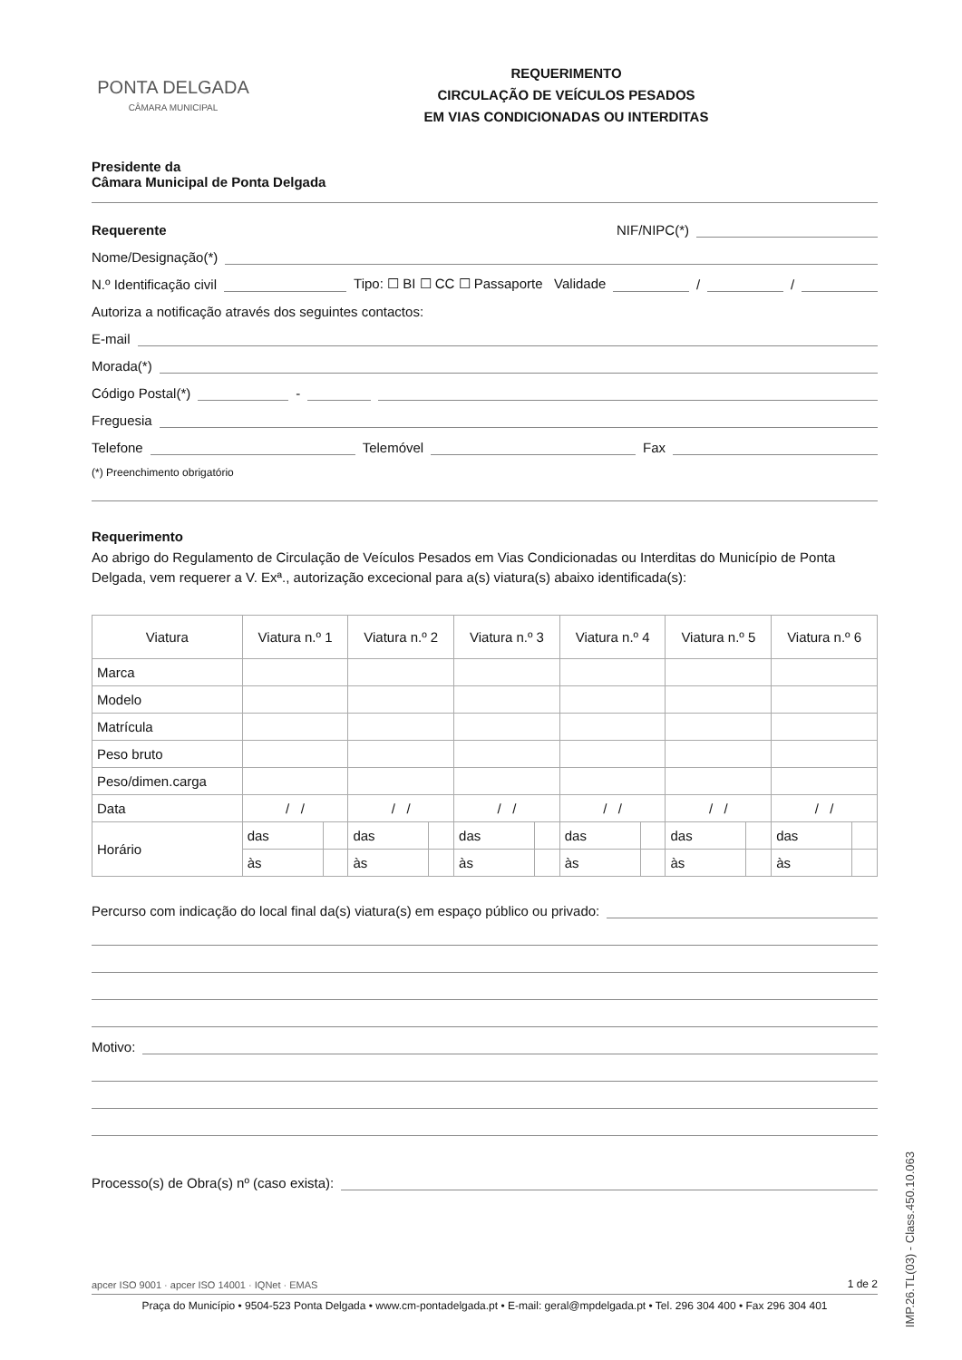PONTA DELGADA
CÂMARA MUNICIPAL
REQUERIMENTO
CIRCULAÇÃO DE VEÍCULOS PESADOS
EM VIAS CONDICIONADAS OU INTERDITAS
Presidente da
Câmara Municipal de Ponta Delgada
Requerente NIF/NIPC(*)
Nome/Designação(*)
N.º Identificação civil Tipo: ☐ BI ☐ CC ☐ Passaporte Validade / /
Autoriza a notificação através dos seguintes contactos:
E-mail
Morada(*)
Código Postal(*) -
Freguesia
Telefone Telemóvel Fax
(*) Preenchimento obrigatório
Requerimento
Ao abrigo do Regulamento de Circulação de Veículos Pesados em Vias Condicionadas ou Interditas do Município de Ponta Delgada, vem requerer a V. Exª., autorização excecional para a(s) viatura(s) abaixo identificada(s):
| Viatura | Viatura n.º 1 | | Viatura n.º 2 | | Viatura n.º 3 | | Viatura n.º 4 | | Viatura n.º 5 | | Viatura n.º 6 | |
| --- | --- | --- | --- | --- | --- | --- | --- | --- | --- | --- | --- | --- |
| Marca | | | | | | | | | | | | |
| Modelo | | | | | | | | | | | | |
| Matrícula | | | | | | | | | | | | |
| Peso bruto | | | | | | | | | | | | |
| Peso/dimen.carga | | | | | | | | | | | | |
| Data | / / | | / / | | / / | | / / | | / / | | / / | |
| Horário | das | | das | | das | | das | | das | | das | |
| | às | | às | | às | | às | | às | | às | |
Percurso com indicação do local final da(s) viatura(s) em espaço público ou privado:
Motivo:
Processo(s) de Obra(s) nº (caso exista):
apcer ISO 9001 · apcer ISO 14001 · IQNet · EMAS 1 de 2
Praça do Município • 9504-523 Ponta Delgada • www.cm-pontadelgada.pt • E-mail: geral@mpdelgada.pt • Tel. 296 304 400 • Fax 296 304 401
IMP.26.TL(03) - Class.450.10.063